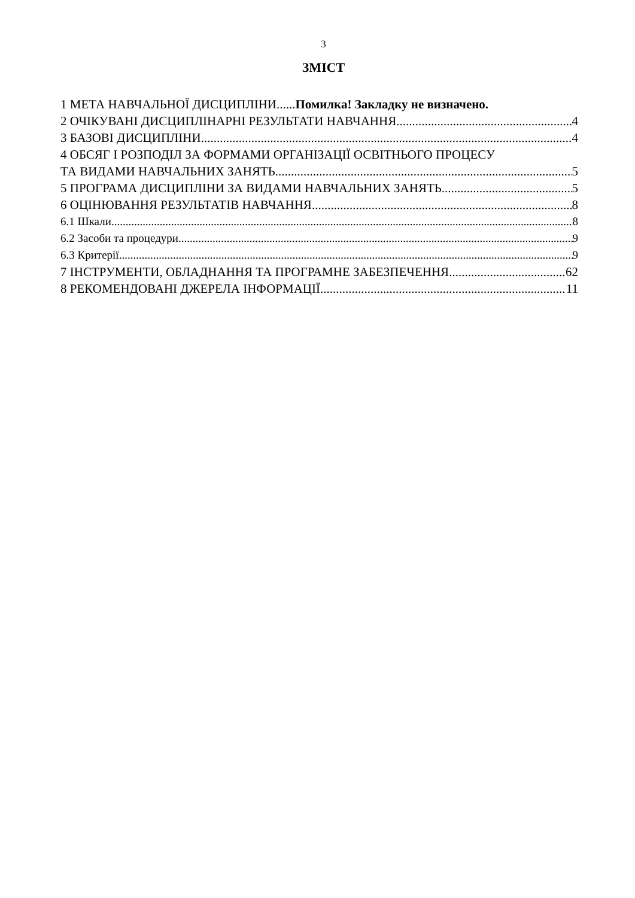3
ЗМІСТ
1 МЕТА НАВЧАЛЬНОЇ ДИСЦИПЛІНИ...... Помилка! Закладку не визначено.
2 ОЧІКУВАНІ ДИСЦИПЛІНАРНІ РЕЗУЛЬТАТИ НАВЧАННЯ 4
3 БАЗОВІ ДИСЦИПЛІНИ 4
4 ОБСЯГ І РОЗПОДІЛ ЗА ФОРМАМИ ОРГАНІЗАЦІЇ ОСВІТНЬОГО ПРОЦЕСУ
ТА ВИДАМИ НАВЧАЛЬНИХ ЗАНЯТЬ 5
5 ПРОГРАМА ДИСЦИПЛІНИ ЗА ВИДАМИ НАВЧАЛЬНИХ ЗАНЯТЬ 5
6 ОЦІНЮВАННЯ РЕЗУЛЬТАТІВ НАВЧАННЯ 8
6.1 Шкали 8
6.2 Засоби та процедури 9
6.3 Критерії 9
7 ІНСТРУМЕНТИ, ОБЛАДНАННЯ ТА ПРОГРАМНЕ ЗАБЕЗПЕЧЕННЯ 62
8 РЕКОМЕНДОВАНІ ДЖЕРЕЛА ІНФОРМАЦІЇ 11